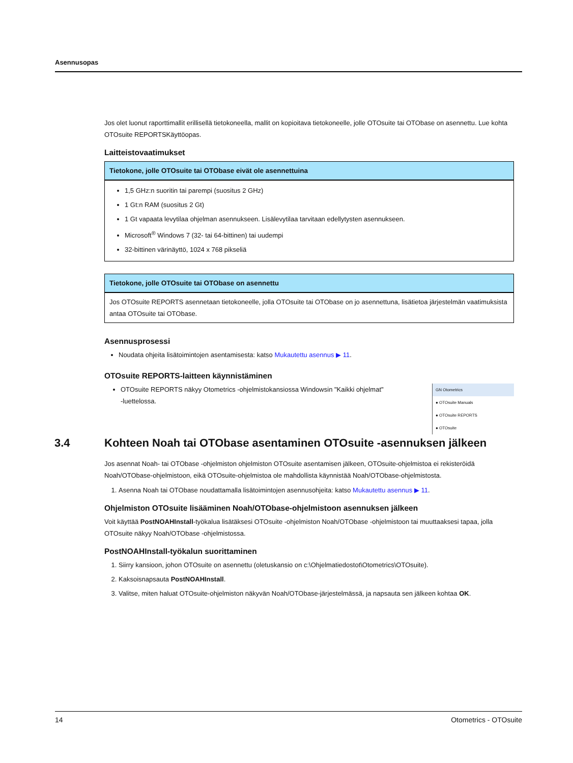Asennusopas
Jos olet luonut raporttimallit erillisellä tietokoneella, mallit on kopioitava tietokoneelle, jolle OTOsuite tai OTObase on asennettu. Lue kohta OTOsuite REPORTSKäyttöopas.
Laitteistovaatimukset
| Tietokone, jolle OTOsuite tai OTObase eivät ole asennettuina |
| --- |
| 1,5 GHz:n suoritin tai parempi (suositus 2 GHz) 1 Gt:n RAM (suositus 2 Gt) 1 Gt vapaata levytilaa ohjelman asennukseen. Lisälevytilaa tarvitaan edellytysten asennukseen. Microsoft<sup>®</sup> Windows 7 (32- tai 64-bittinen) tai uudempi 32-bittinen värinäyttö, 1024 x 768 pikseliä |
| Tietokone, jolle OTOsuite tai OTObase on asennettu |
| --- |
| Jos OTOsuite REPORTS asennetaan tietokoneelle, jolla OTOsuite tai OTObase on jo asennettuna, lisätietoa järjestelmän vaatimuksista antaa OTOsuite tai OTObase. |
Asennusprosessi
Noudata ohjeita lisätoimintojen asentamisesta: katso Mukautettu asennus ▶ 11.
OTOsuite REPORTS-laitteen käynnistäminen
GN Otometrics
● OTOsuite Manuals
● OTOsuite REPORTS
● OTOsuite
OTOsuite REPORTS näkyy Otometrics -ohjelmistokansiossa Windowsin "Kaikki ohjelmat" -luettelossa.
3.4 Kohteen Noah tai OTObase asentaminen OTOsuite -asennuksen jälkeen
Jos asennat Noah- tai OTObase -ohjelmiston ohjelmiston OTOsuite asentamisen jälkeen, OTOsuite-ohjelmistoa ei rekisteröidä Noah/OTObase-ohjelmistoon, eikä OTOsuite-ohjelmistoa ole mahdollista käynnistää Noah/OTObase-ohjelmistosta.
1. Asenna Noah tai OTObase noudattamalla lisätoimintojen asennusohjeita: katso Mukautettu asennus ▶ 11.
Ohjelmiston OTOsuite lisääminen Noah/OTObase-ohjelmistoon asennuksen jälkeen
Voit käyttää PostNOAHInstall-työkalua lisätäksesi OTOsuite -ohjelmiston Noah/OTObase -ohjelmistoon tai muuttaaksesi tapaa, jolla OTOsuite näkyy Noah/OTObase -ohjelmistossa.
PostNOAHInstall-työkalun suorittaminen
1. Siirry kansioon, johon OTOsuite on asennettu (oletuskansio on c:\Ohjelmatiedostot\Otometrics\OTOsuite).
2. Kaksoisnapsauta PostNOAHInstall.
3. Valitse, miten haluat OTOsuite-ohjelmiston näkyvän Noah/OTObase-järjestelmässä, ja napsauta sen jälkeen kohtaa OK.
14 Otometrics - OTOsuite